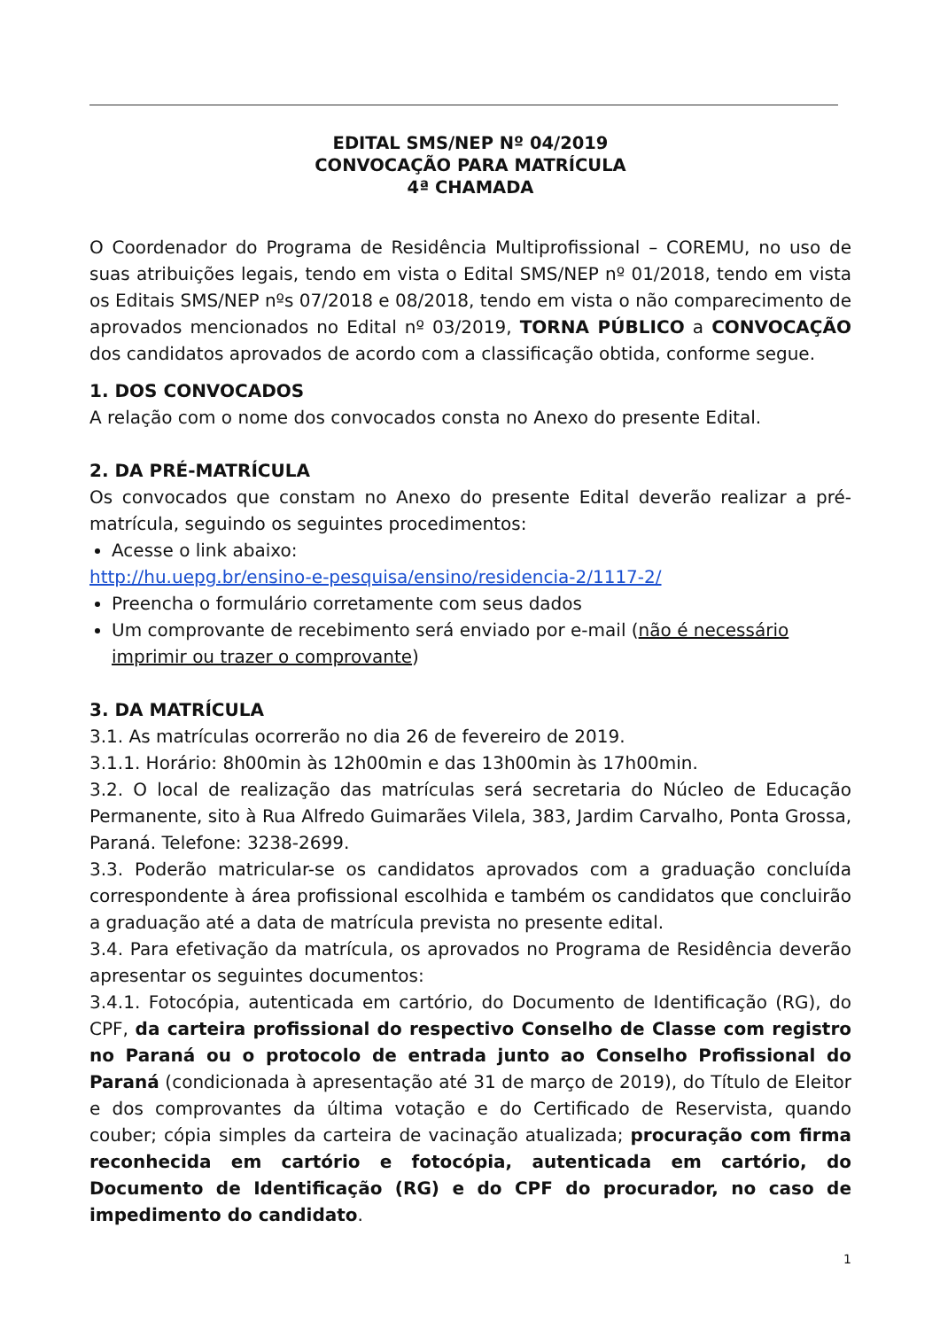EDITAL SMS/NEP Nº 04/2019
CONVOCAÇÃO PARA MATRÍCULA
4ª CHAMADA
O Coordenador do Programa de Residência Multiprofissional – COREMU, no uso de suas atribuições legais, tendo em vista o Edital SMS/NEP nº 01/2018, tendo em vista os Editais SMS/NEP nºs 07/2018 e 08/2018, tendo em vista o não comparecimento de aprovados mencionados no Edital nº 03/2019, TORNA PÚBLICO a CONVOCAÇÃO dos candidatos aprovados de acordo com a classificação obtida, conforme segue.
1. DOS CONVOCADOS
A relação com o nome dos convocados consta no Anexo do presente Edital.
2. DA PRÉ-MATRÍCULA
Os convocados que constam no Anexo do presente Edital deverão realizar a pré-matrícula, seguindo os seguintes procedimentos:
Acesse o link abaixo:
http://hu.uepg.br/ensino-e-pesquisa/ensino/residencia-2/1117-2/
Preencha o formulário corretamente com seus dados
Um comprovante de recebimento será enviado por e-mail (não é necessário imprimir ou trazer o comprovante)
3. DA MATRÍCULA
3.1. As matrículas ocorrerão no dia 26 de fevereiro de 2019.
3.1.1. Horário: 8h00min às 12h00min e das 13h00min às 17h00min.
3.2. O local de realização das matrículas será secretaria do Núcleo de Educação Permanente, sito à Rua Alfredo Guimarães Vilela, 383, Jardim Carvalho, Ponta Grossa, Paraná. Telefone: 3238-2699.
3.3. Poderão matricular-se os candidatos aprovados com a graduação concluída correspondente à área profissional escolhida e também os candidatos que concluirão a graduação até a data de matrícula prevista no presente edital.
3.4. Para efetivação da matrícula, os aprovados no Programa de Residência deverão apresentar os seguintes documentos:
3.4.1. Fotocópia, autenticada em cartório, do Documento de Identificação (RG), do CPF, da carteira profissional do respectivo Conselho de Classe com registro no Paraná ou o protocolo de entrada junto ao Conselho Profissional do Paraná (condicionada à apresentação até 31 de março de 2019), do Título de Eleitor e dos comprovantes da última votação e do Certificado de Reservista, quando couber; cópia simples da carteira de vacinação atualizada; procuração com firma reconhecida em cartório e fotocópia, autenticada em cartório, do Documento de Identificação (RG) e do CPF do procurador, no caso de impedimento do candidato.
1